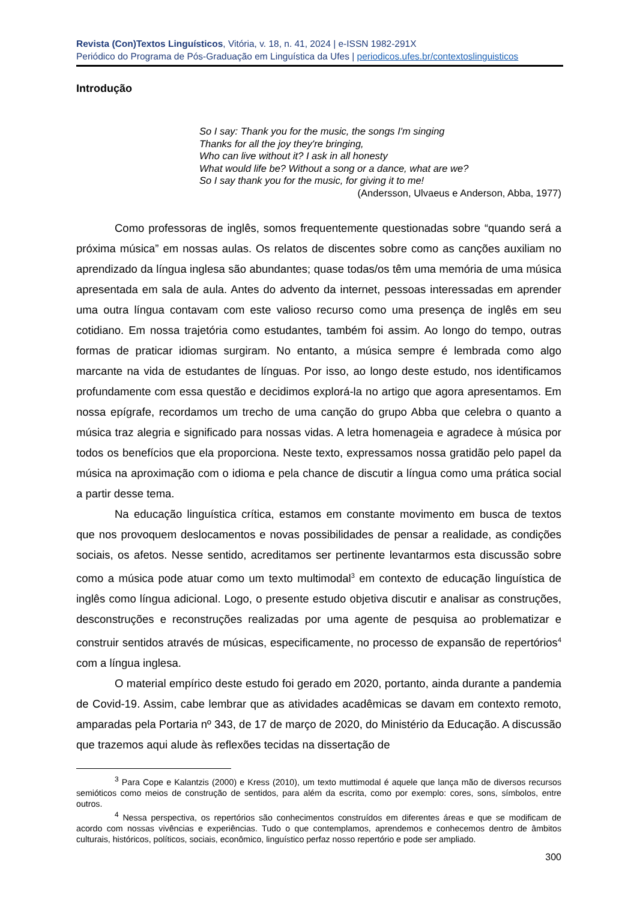Revista (Con)Textos Linguísticos, Vitória, v. 18, n. 41, 2024 | e-ISSN 1982-291X
Periódico do Programa de Pós-Graduação em Linguística da Ufes | periodicos.ufes.br/contextoslinguisticos
Introdução
So I say: Thank you for the music, the songs I'm singing
Thanks for all the joy they're bringing,
Who can live without it? I ask in all honesty
What would life be? Without a song or a dance, what are we?
So I say thank you for the music, for giving it to me!
(Andersson, Ulvaeus e Anderson, Abba, 1977)
Como professoras de inglês, somos frequentemente questionadas sobre “quando será a próxima música” em nossas aulas. Os relatos de discentes sobre como as canções auxiliam no aprendizado da língua inglesa são abundantes; quase todas/os têm uma memória de uma música apresentada em sala de aula. Antes do advento da internet, pessoas interessadas em aprender uma outra língua contavam com este valioso recurso como uma presença de inglês em seu cotidiano. Em nossa trajetória como estudantes, também foi assim. Ao longo do tempo, outras formas de praticar idiomas surgiram. No entanto, a música sempre é lembrada como algo marcante na vida de estudantes de línguas. Por isso, ao longo deste estudo, nos identificamos profundamente com essa questão e decidimos explorá-la no artigo que agora apresentamos. Em nossa epígrafe, recordamos um trecho de uma canção do grupo Abba que celebra o quanto a música traz alegria e significado para nossas vidas. A letra homenageia e agradece à música por todos os benefícios que ela proporciona. Neste texto, expressamos nossa gratidão pelo papel da música na aproximação com o idioma e pela chance de discutir a língua como uma prática social a partir desse tema.
Na educação linguística crítica, estamos em constante movimento em busca de textos que nos provoquem deslocamentos e novas possibilidades de pensar a realidade, as condições sociais, os afetos. Nesse sentido, acreditamos ser pertinente levantarmos esta discussão sobre como a música pode atuar como um texto multimodal<sup>3</sup> em contexto de educação linguística de inglês como língua adicional. Logo, o presente estudo objetiva discutir e analisar as construções, desconstruções e reconstruções realizadas por uma agente de pesquisa ao problematizar e construir sentidos através de músicas, especificamente, no processo de expansão de repertórios<sup>4</sup> com a língua inglesa.
O material empírico deste estudo foi gerado em 2020, portanto, ainda durante a pandemia de Covid-19. Assim, cabe lembrar que as atividades acadêmicas se davam em contexto remoto, amparadas pela Portaria nº 343, de 17 de março de 2020, do Ministério da Educação. A discussão que trazemos aqui alude às reflexões tecidas na dissertação de
<sup>3</sup> Para Cope e Kalantzis (2000) e Kress (2010), um texto muttimodal é aquele que lança mão de diversos recursos semióticos como meios de construção de sentidos, para além da escrita, como por exemplo: cores, sons, símbolos, entre outros.
<sup>4</sup> Nessa perspectiva, os repertórios são conhecimentos construídos em diferentes áreas e que se modificam de acordo com nossas vivências e experiências. Tudo o que contemplamos, aprendemos e conhecemos dentro de âmbitos culturais, históricos, políticos, sociais, econômico, linguístico perfaz nosso repertório e pode ser ampliado.
300